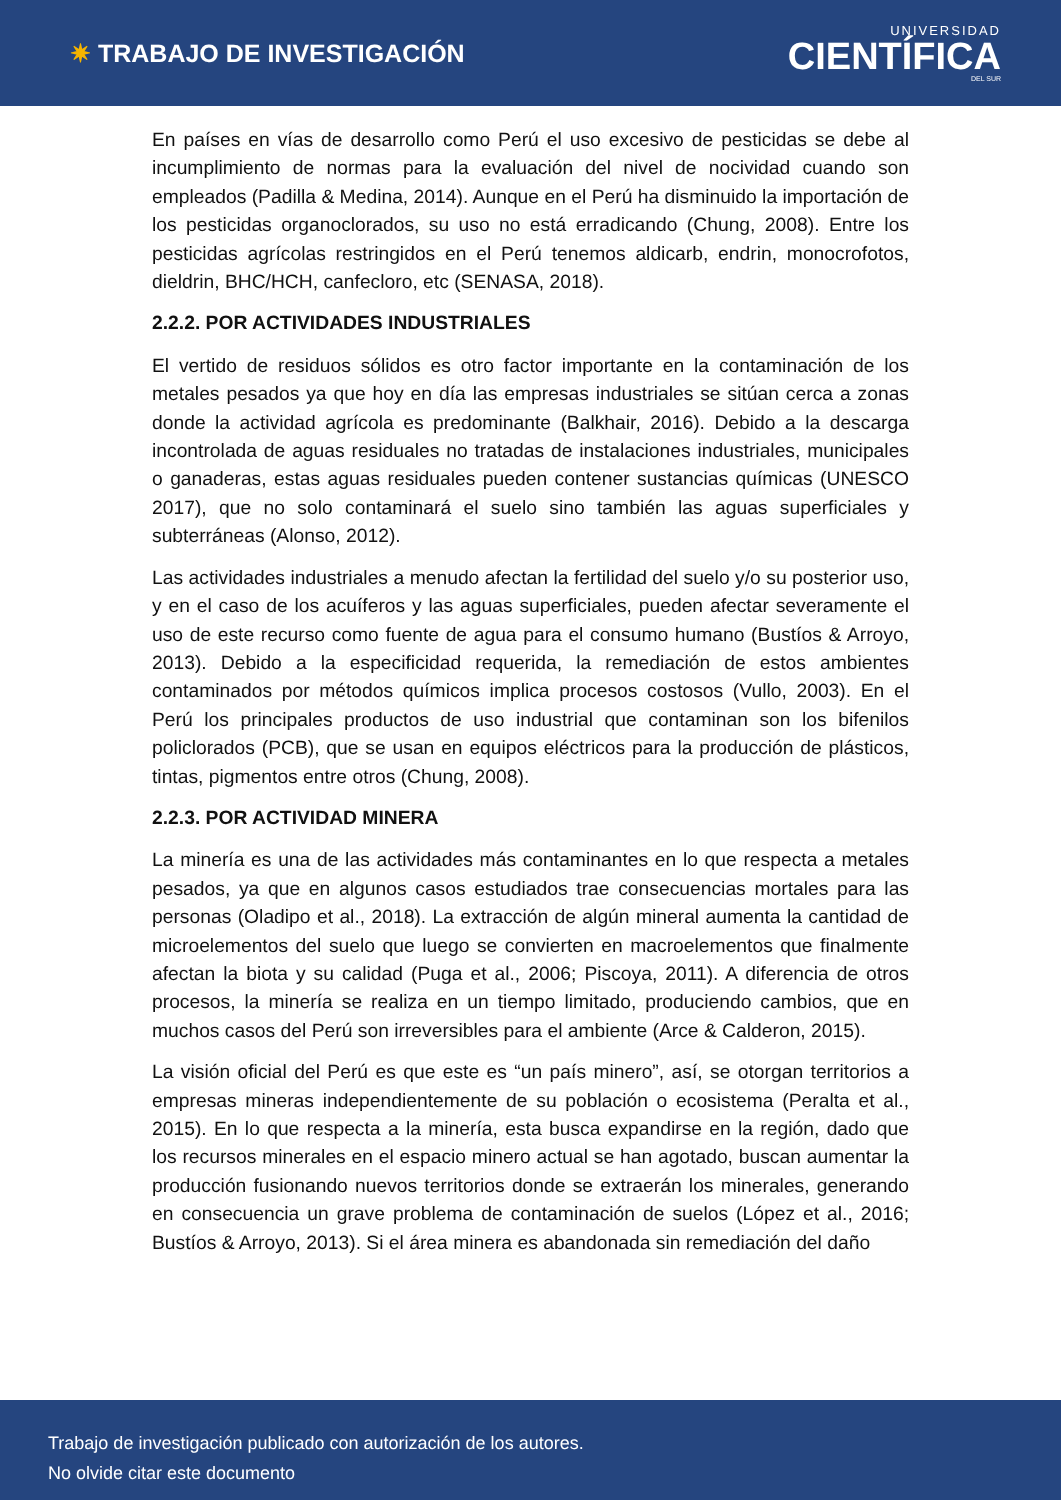✷ TRABAJO DE INVESTIGACIÓN
UNIVERSIDAD
CIENTÍFICA
DEL SUR
En países en vías de desarrollo como Perú el uso excesivo de pesticidas se debe al incumplimiento de normas para la evaluación del nivel de nocividad cuando son empleados (Padilla & Medina, 2014). Aunque en el Perú ha disminuido la importación de los pesticidas organoclorados, su uso no está erradicando (Chung, 2008). Entre los pesticidas agrícolas restringidos en el Perú tenemos aldicarb, endrin, monocrofotos, dieldrin, BHC/HCH, canfecloro, etc (SENASA, 2018).
2.2.2. POR ACTIVIDADES INDUSTRIALES
El vertido de residuos sólidos es otro factor importante en la contaminación de los metales pesados ya que hoy en día las empresas industriales se sitúan cerca a zonas donde la actividad agrícola es predominante (Balkhair, 2016). Debido a la descarga incontrolada de aguas residuales no tratadas de instalaciones industriales, municipales o ganaderas, estas aguas residuales pueden contener sustancias químicas (UNESCO 2017), que no solo contaminará el suelo sino también las aguas superficiales y subterráneas (Alonso, 2012).
Las actividades industriales a menudo afectan la fertilidad del suelo y/o su posterior uso, y en el caso de los acuíferos y las aguas superficiales, pueden afectar severamente el uso de este recurso como fuente de agua para el consumo humano (Bustíos & Arroyo, 2013). Debido a la especificidad requerida, la remediación de estos ambientes contaminados por métodos químicos implica procesos costosos (Vullo, 2003). En el Perú los principales productos de uso industrial que contaminan son los bifenilos policlorados (PCB), que se usan en equipos eléctricos para la producción de plásticos, tintas, pigmentos entre otros (Chung, 2008).
2.2.3. POR ACTIVIDAD MINERA
La minería es una de las actividades más contaminantes en lo que respecta a metales pesados, ya que en algunos casos estudiados trae consecuencias mortales para las personas (Oladipo et al., 2018). La extracción de algún mineral aumenta la cantidad de microelementos del suelo que luego se convierten en macroelementos que finalmente afectan la biota y su calidad (Puga et al., 2006; Piscoya, 2011). A diferencia de otros procesos, la minería se realiza en un tiempo limitado, produciendo cambios, que en muchos casos del Perú son irreversibles para el ambiente (Arce & Calderon, 2015).
La visión oficial del Perú es que este es “un país minero”, así, se otorgan territorios a empresas mineras independientemente de su población o ecosistema (Peralta et al., 2015). En lo que respecta a la minería, esta busca expandirse en la región, dado que los recursos minerales en el espacio minero actual se han agotado, buscan aumentar la producción fusionando nuevos territorios donde se extraerán los minerales, generando en consecuencia un grave problema de contaminación de suelos (López et al., 2016; Bustíos & Arroyo, 2013). Si el área minera es abandonada sin remediación del daño
Trabajo de investigación publicado con autorización de los autores.
No olvide citar este documento